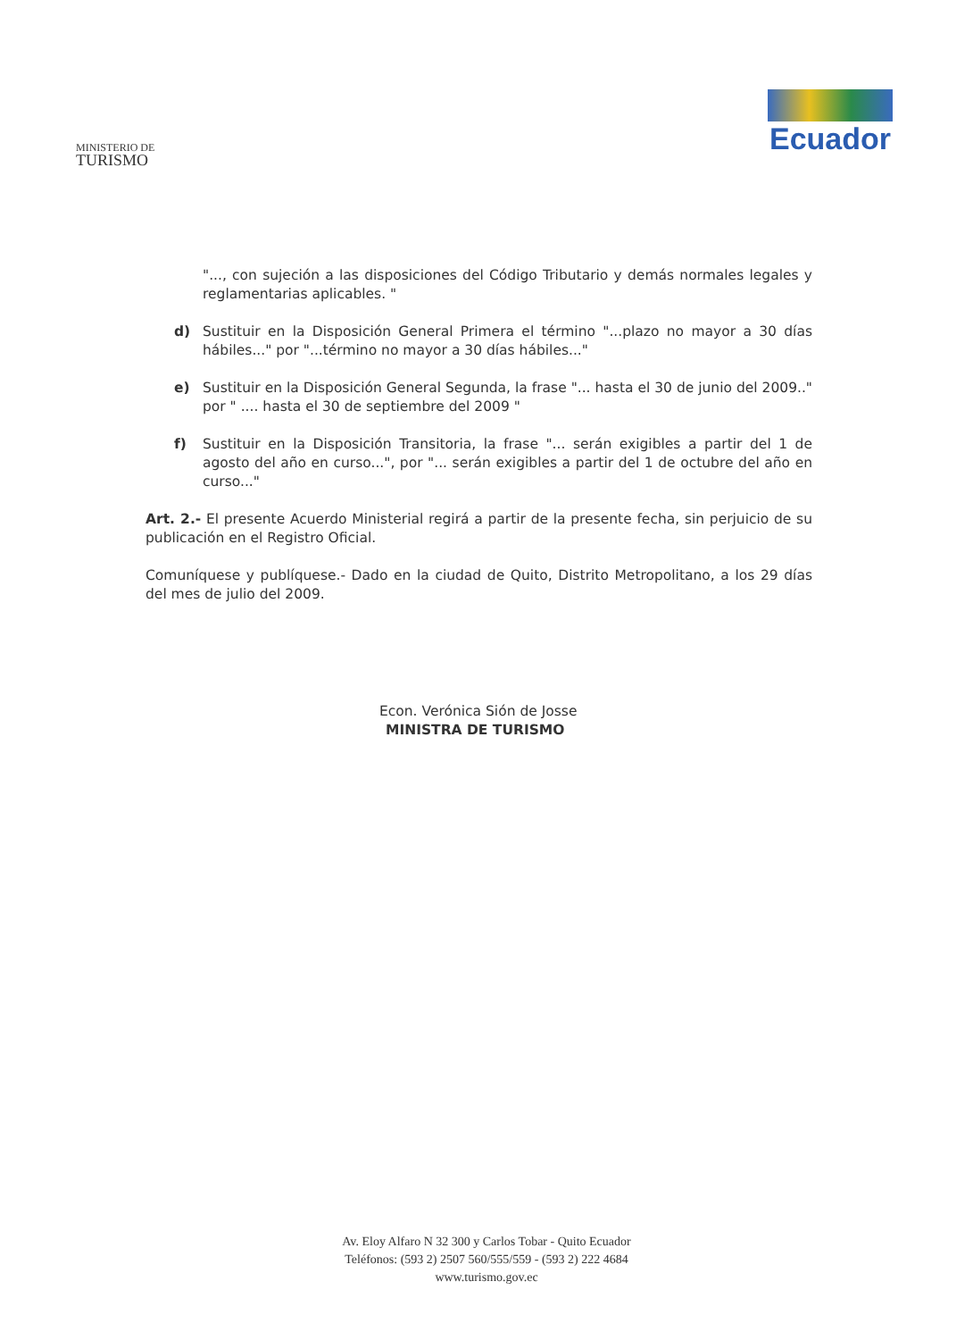MINISTERIO DE
TURISMO
Ecuador
"..., con sujeción a las disposiciones del Código Tributario y demás normales legales y reglamentarias aplicables. "
d) Sustituir en la Disposición General Primera el término "...plazo no mayor a 30 días hábiles..." por "...término no mayor a 30 días hábiles..."
e) Sustituir en la Disposición General Segunda, la frase "... hasta el 30 de junio del 2009.." por " .... hasta el 30 de septiembre del 2009 "
f) Sustituir en la Disposición Transitoria, la frase "... serán exigibles a partir del 1 de agosto del año en curso...", por "... serán exigibles a partir del 1 de octubre del año en curso..."
Art. 2.- El presente Acuerdo Ministerial regirá a partir de la presente fecha, sin perjuicio de su publicación en el Registro Oficial.
Comuníquese y publíquese.- Dado en la ciudad de Quito, Distrito Metropolitano, a los 29 días del mes de julio del 2009.
Econ. Verónica Sión de Josse
MINISTRA DE TURISMO
Av. Eloy Alfaro N 32 300 y Carlos Tobar - Quito Ecuador
Teléfonos: (593 2) 2507 560/555/559 - (593 2) 222 4684
www.turismo.gov.ec